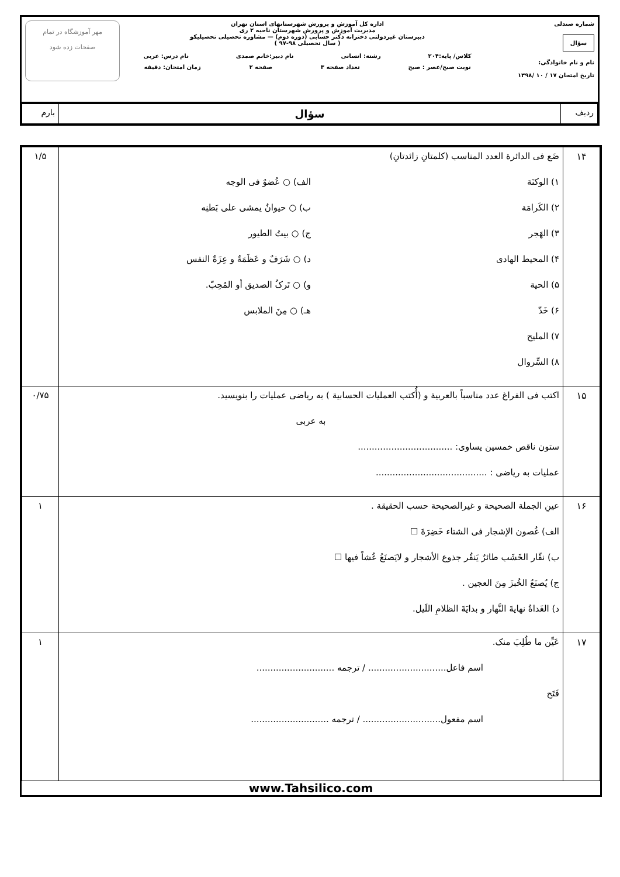شماره صندلی
سؤال
نام و نام خانوادگی:
تاریخ امتحان ۱۷ / ۱۰ /۱۳۹۸
اداره کل آموزش و پرورش شهرستانهای استان تهران
مدیریت آموزش و پرورش شهرستان ناحیه ۲ ری
دبیرستان غیردولتی دخترانه دکتر حسابی (دوره دوم) — مشاوره تحصیلی تحصیلیکو
( سال تحصیلی ۹۸-۹۷ )
کلاس/ پایه:۲۰۴ رشته: انسانی نام دبیر:خانم صمدی نام درس: عربی
نوبت صبح/عصر : صبح تعداد صفحه ۳ صفحه ۲ زمان امتحان: دقیقه
مهر آموزشگاه در تمام
صفحات زده شود
| ردیف | سؤال | بارم |
| ۱۴ | ضَع فی الدائرة العدد المناسب (کلمتانِ زائدتانِ) ۱) الوکنَة ۲) الکَرامَة ۳) الهَجر ۴) المحیط الهادی ۵) الحیة ۶) خَدّ ۷) الملیح ۸) السِّروال الف) ○ عُضوٌ فی الوجه ب) ○ حیوانٌ یمشی علی بَطنِه ج) ○ بیتُ الطیور د) ○ شَرَفٌ و عَظَمَةٌ و عِزَةٌ النفس و) ○ تَرکُ الصدیق أو المُحِبّ. هـ) ○ مِنَ الملابس | ۱/۵ |
| ۱۵ | اکتب فی الفراغ عدد مناسباً بالعربیة و (أُکتب العملیات الحسابیة ) به ریاضی عملیات را بنویسید. به عربی ستون ناقص خمسین یساوی: .................................. عملیات به ریاضی : ........................................ | ۰/۷۵ |
| ۱۶ | عینِ الجملة الصحیحة و غیرالصحیحة حسب الحقیقة . الف) غُصون الإشجار فی الشتاء خَضِرَةَ ☐ ب) نقّار الخَشَب طائرٌ یَنقُر جذوع الأشجار و لایَصنَعُ عُشاً فیها ☐ ج) یُصنَعُ الخُبزَ مِنَ العجین . د) الغَداةُ نهایةَ النَّهار و بدایَةَ الظلامِ اللَیل. | ۱ |
| ۱۷ | عَیِّن ما طُلِبَ منک. اسم فاعل............................ / ترجمه ............................ فَتَح اسم مفعول............................ / ترجمه ............................ | ۱ |
www.Tahsilico.com